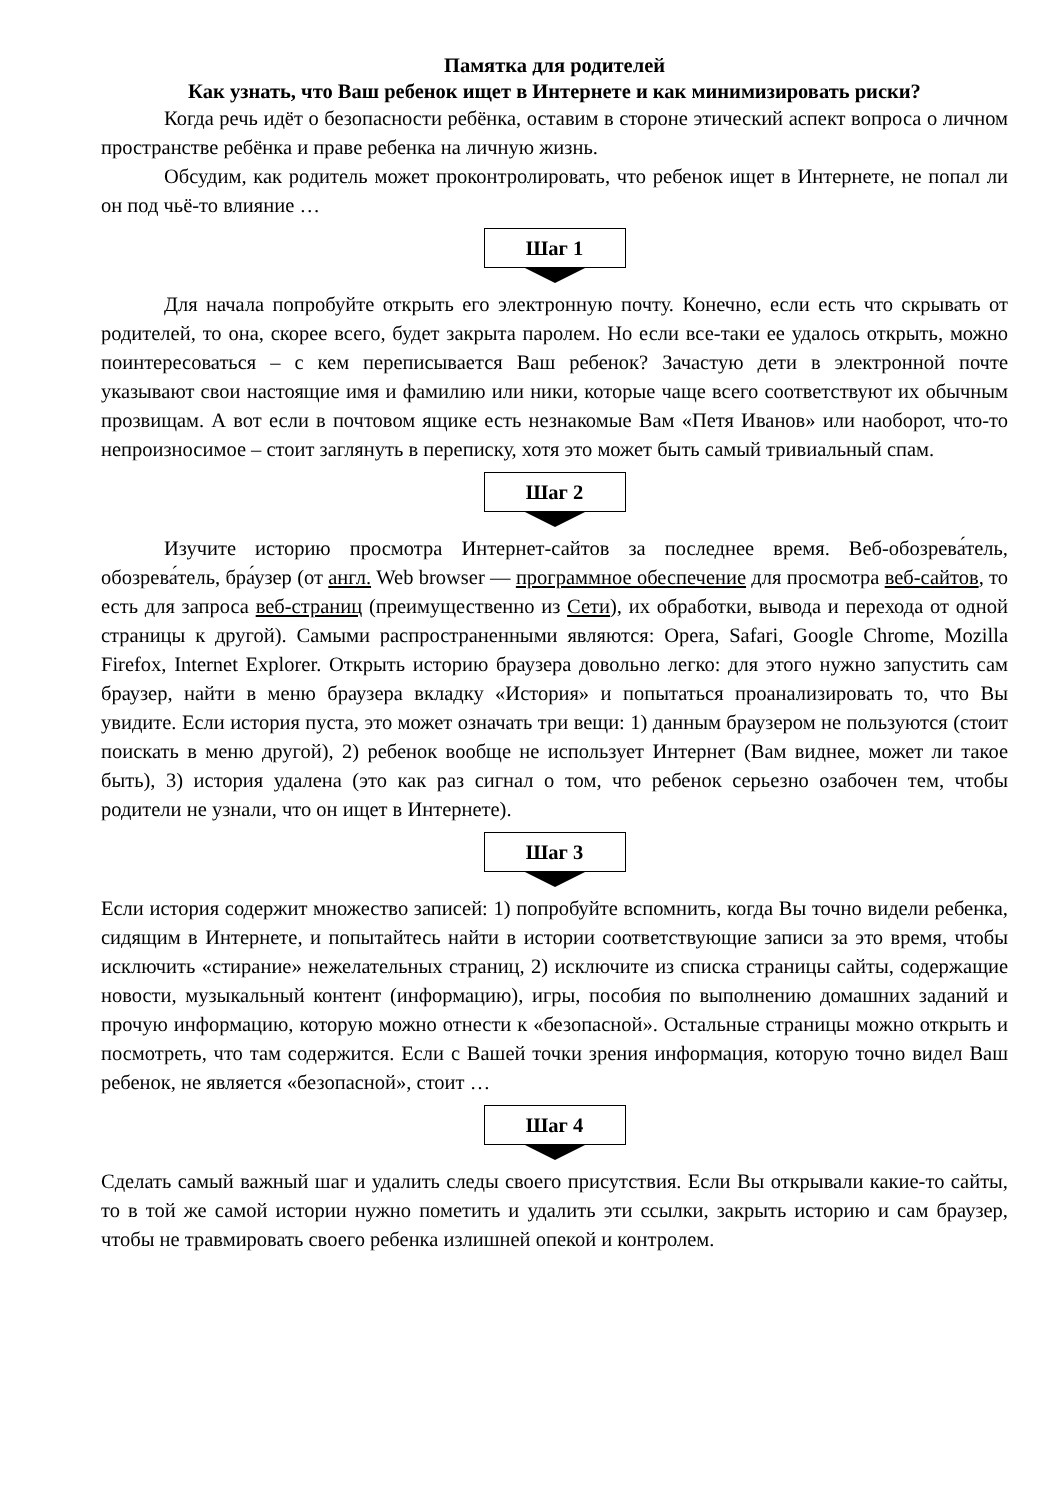Памятка для родителей
Как узнать, что Ваш ребенок ищет в Интернете и как минимизировать риски?
Когда речь идёт о безопасности ребёнка, оставим в стороне этический аспект вопроса о личном пространстве ребёнка и праве ребенка на личную жизнь.
Обсудим, как родитель может проконтролировать, что ребенок ищет в Интернете, не попал ли он под чьё-то влияние …
Шаг 1
Для начала попробуйте открыть его электронную почту. Конечно, если есть что скрывать от родителей, то она, скорее всего, будет закрыта паролем. Но если все-таки ее удалось открыть, можно поинтересоваться – с кем переписывается Ваш ребенок? Зачастую дети в электронной почте указывают свои настоящие имя и фамилию или ники, которые чаще всего соответствуют их обычным прозвищам. А вот если в почтовом ящике есть незнакомые Вам «Петя Иванов» или наоборот, что-то непроизносимое – стоит заглянуть в переписку, хотя это может быть самый тривиальный спам.
Шаг 2
Изучите историю просмотра Интернет-сайтов за последнее время. Веб-обозрева́тель, обозрева́тель, бра́узер (от англ. Web browser — программное обеспечение для просмотра веб-сайтов, то есть для запроса веб-страниц (преимущественно из Сети), их обработки, вывода и перехода от одной страницы к другой). Самыми распространенными являются: Opera, Safari, Google Chrome, Mozilla Firefox, Internet Explorer. Открыть историю браузера довольно легко: для этого нужно запустить сам браузер, найти в меню браузера вкладку «История» и попытаться проанализировать то, что Вы увидите. Если история пуста, это может означать три вещи: 1) данным браузером не пользуются (стоит поискать в меню другой), 2) ребенок вообще не использует Интернет (Вам виднее, может ли такое быть), 3) история удалена (это как раз сигнал о том, что ребенок серьезно озабочен тем, чтобы родители не узнали, что он ищет в Интернете).
Шаг 3
Если история содержит множество записей: 1) попробуйте вспомнить, когда Вы точно видели ребенка, сидящим в Интернете, и попытайтесь найти в истории соответствующие записи за это время, чтобы исключить «стирание» нежелательных страниц, 2) исключите из списка страницы сайты, содержащие новости, музыкальный контент (информацию), игры, пособия по выполнению домашних заданий и прочую информацию, которую можно отнести к «безопасной». Остальные страницы можно открыть и посмотреть, что там содержится. Если с Вашей точки зрения информация, которую точно видел Ваш ребенок, не является «безопасной», стоит …
Шаг 4
Сделать самый важный шаг и удалить следы своего присутствия. Если Вы открывали какие-то сайты, то в той же самой истории нужно пометить и удалить эти ссылки, закрыть историю и сам браузер, чтобы не травмировать своего ребенка излишней опекой и контролем.